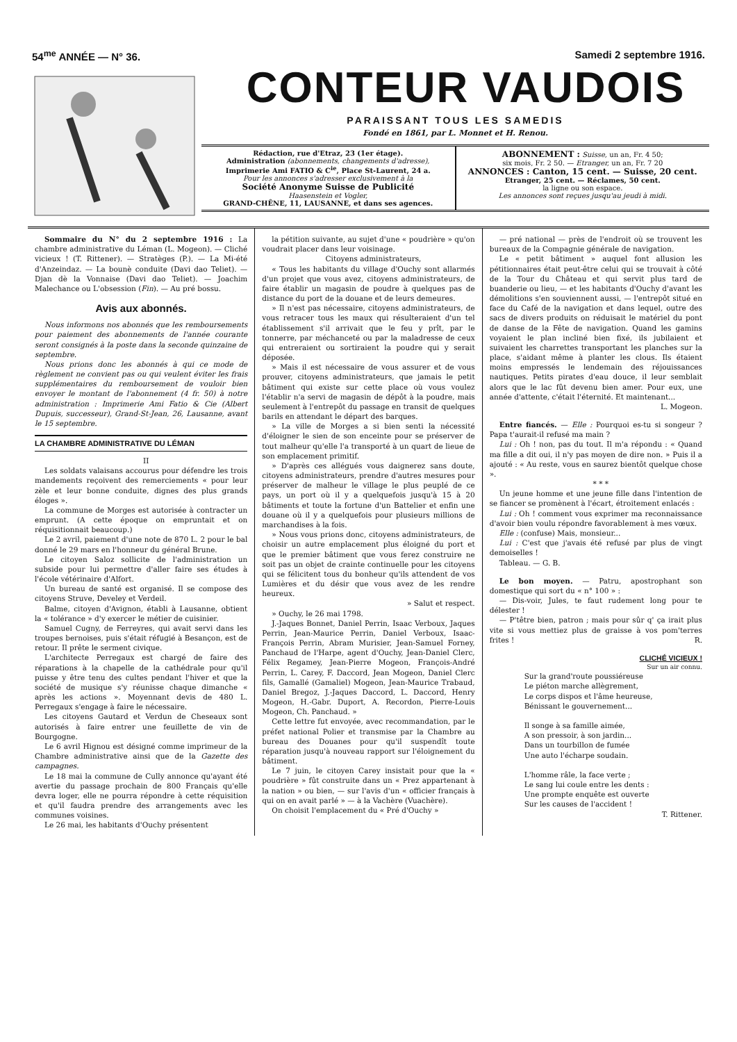54<sup>me</sup> ANNÉE — N° 36. Samedi 2 septembre 1916.
CONTEUR VAUDOIS
PARAISSANT TOUS LES SAMEDIS
Fondé en 1861, par L. Monnet et H. Renou.
Rédaction, rue d'Etraz, 23 (1er étage).
Administration (abonnements, changements d'adresse),
Imprimerie Ami FATIO & C<sup>ie</sup>, Place St-Laurent, 24 a.
Pour les annonces s'adresser exclusivement à la
Société Anonyme Suisse de Publicité
Haasenstein et Vogler,
GRAND-CHÊNE, 11, LAUSANNE, et dans ses agences.
ABONNEMENT : Suisse, un an, Fr. 4 50;
six mois, Fr. 2 50. — Etranger, un an, Fr. 7 20
ANNONCES : Canton, 15 cent. — Suisse, 20 cent.
Etranger, 25 cent. — Réclames, 50 cent.
la ligne ou son espace.
Les annonces sont reçues jusqu'au jeudi à midi.
Sommaire du N° du 2 septembre 1916 : La chambre administrative du Léman (L. Mogeon). — Cliché vicieux ! (T. Rittener). — Stratèges (P.). — La Mi-été d'Anzeindaz. — La bounè conduite (Davi dao Teliet). — Djan dè la Vonnaise (Davi dao Teliet). — Joachim Malechance ou L'obsession (Fin). — Au pré bossu.
Avis aux abonnés.
Nous informons nos abonnés que les remboursements pour paiement des abonnements de l'année courante seront consignés à la poste dans la seconde quinzaine de septembre.
Nous prions donc les abonnés à qui ce mode de règlement ne convient pas ou qui veulent éviter les frais supplémentaires du remboursement de vouloir bien envoyer le montant de l'abonnement (4 fr. 50) à notre administration : Imprimerie Ami Fatio & Cie (Albert Dupuis, successeur), Grand-St-Jean, 26, Lausanne, avant le 15 septembre.
LA CHAMBRE ADMINISTRATIVE DU LÉMAN
II
Les soldats valaisans accourus pour défendre les trois mandements reçoivent des remerciements « pour leur zèle et leur bonne conduite, dignes des plus grands éloges ».
La commune de Morges est autorisée à contracter un emprunt. (A cette époque on empruntait et on réquisitionnait beaucoup.)
Le 2 avril, paiement d'une note de 870 L. 2 pour le bal donné le 29 mars en l'honneur du général Brune.
Le citoyen Saloz sollicite de l'administration un subside pour lui permettre d'aller faire ses études à l'école vétérinaire d'Alfort.
Un bureau de santé est organisé. Il se compose des citoyens Struve, Develey et Verdeil.
Balme, citoyen d'Avignon, établi à Lausanne, obtient la « tolérance » d'y exercer le métier de cuisinier.
Samuel Cugny, de Ferreyres, qui avait servi dans les troupes bernoises, puis s'était réfugié à Besançon, est de retour. Il prête le serment civique.
L'architecte Perregaux est chargé de faire des réparations à la chapelle de la cathédrale pour qu'il puisse y être tenu des cultes pendant l'hiver et que la société de musique s'y réunisse chaque dimanche « après les actions ». Moyennant devis de 480 L. Perregaux s'engage à faire le nécessaire.
Les citoyens Gautard et Verdun de Cheseaux sont autorisés à faire entrer une feuillette de vin de Bourgogne.
Le 6 avril Hignou est désigné comme imprimeur de la Chambre administrative ainsi que de la Gazette des campagnes.
Le 18 mai la commune de Cully annonce qu'ayant été avertie du passage prochain de 800 Français qu'elle devra loger, elle ne pourra répondre à cette réquisition et qu'il faudra prendre des arrangements avec les communes voisines.
Le 26 mai, les habitants d'Ouchy présentent
la pétition suivante, au sujet d'une « poudrière » qu'on voudrait placer dans leur voisinage.
Citoyens administrateurs,
« Tous les habitants du village d'Ouchy sont allarmés d'un projet que vous avez, citoyens administrateurs, de faire établir un magasin de poudre à quelques pas de distance du port de la douane et de leurs demeures.
» Il n'est pas nécessaire, citoyens administrateurs, de vous retracer tous les maux qui résulteraient d'un tel établissement s'il arrivait que le feu y prît, par le tonnerre, par méchanceté ou par la maladresse de ceux qui entreraient ou sortiraient la poudre qui y serait déposée.
» Mais il est nécessaire de vous assurer et de vous prouver, citoyens administrateurs, que jamais le petit bâtiment qui existe sur cette place où vous voulez l'établir n'a servi de magasin de dépôt à la poudre, mais seulement à l'entrepôt du passage en transit de quelques barils en attendant le départ des barques.
» La ville de Morges a si bien senti la nécessité d'éloigner le sien de son enceinte pour se préserver de tout malheur qu'elle l'a transporté à un quart de lieue de son emplacement primitif.
» D'après ces allégués vous daignerez sans doute, citoyens administrateurs, prendre d'autres mesures pour préserver de malheur le village le plus peuplé de ce pays, un port où il y a quelquefois jusqu'à 15 à 20 bâtiments et toute la fortune d'un Battelier et enfin une douane où il y a quelquefois pour plusieurs millions de marchandises à la fois.
» Nous vous prions donc, citoyens administrateurs, de choisir un autre emplacement plus éloigné du port et que le premier bâtiment que vous ferez construire ne soit pas un objet de crainte continuelle pour les citoyens qui se félicitent tous du bonheur qu'ils attendent de vos Lumières et du désir que vous avez de les rendre heureux.
» Salut et respect.
» Ouchy, le 26 mai 1798.
J.-Jaques Bonnet, Daniel Perrin, Isaac Verboux, Jaques Perrin, Jean-Maurice Perrin, Daniel Verboux, Isaac-François Perrin, Abram Murisier, Jean-Samuel Forney, Panchaud de l'Harpe, agent d'Ouchy, Jean-Daniel Clerc, Félix Regamey, Jean-Pierre Mogeon, François-André Perrin, L. Carey, F. Daccord, Jean Mogeon, Daniel Clerc fils, Gamallé (Gamaliel) Mogeon, Jean-Maurice Trabaud, Daniel Bregoz, J.-Jaques Daccord, L. Daccord, Henry Mogeon, H.-Gabr. Duport, A. Recordon, Pierre-Louis Mogeon, Ch. Panchaud. »
Cette lettre fut envoyée, avec recommandation, par le préfet national Polier et transmise par la Chambre au bureau des Douanes pour qu'il suspendît toute réparation jusqu'à nouveau rapport sur l'éloignement du bâtiment.
Le 7 juin, le citoyen Carey insistait pour que la « poudrière » fût construite dans un « Prez appartenant à la nation » ou bien, — sur l'avis d'un « officier français à qui on en avait parlé » — à la Vachère (Vuachère).
On choisit l'emplacement du « Pré d'Ouchy »
— pré national — près de l'endroit où se trouvent les bureaux de la Compagnie générale de navigation.
Le « petit bâtiment » auquel font allusion les pétitionnaires était peut-être celui qui se trouvait à côté de la Tour du Château et qui servit plus tard de buanderie ou lieu, — et les habitants d'Ouchy d'avant les démolitions s'en souviennent aussi, — l'entrepôt situé en face du Café de la navigation et dans lequel, outre des sacs de divers produits on réduisait le matériel du pont de danse de la Fête de navigation. Quand les gamins voyaient le plan incliné bien fixé, ils jubilaient et suivaient les charrettes transportant les planches sur la place, s'aidant même à planter les clous. Ils étaient moins empressés le lendemain des réjouissances nautiques. Petits pirates d'eau douce, il leur semblait alors que le lac fût devenu bien amer. Pour eux, une année d'attente, c'était l'éternité. Et maintenant...
L. Mogeon.
Entre fiancés. — Elle : Pourquoi es-tu si songeur ? Papa t'aurait-il refusé ma main ?
Lui : Oh ! non, pas du tout. Il m'a répondu : « Quand ma fille a dit oui, il n'y pas moyen de dire non. » Puis il a ajouté : « Au reste, vous en saurez bientôt quelque chose ».
* * *
Un jeune homme et une jeune fille dans l'intention de se fiancer se promènent à l'écart, étroitement enlacés :
Lui : Oh ! comment vous exprimer ma reconnaissance d'avoir bien voulu répondre favorablement à mes vœux.
Elle : (confuse) Mais, monsieur...
Lui : C'est que j'avais été refusé par plus de vingt demoiselles !
Tableau. — G. B.
Le bon moyen. — Patru, apostrophant son domestique qui sort du « n° 100 » :
— Dis-voir, Jules, te faut rudement long pour te délester !
— P'têtre bien, patron ; mais pour sûr q' ça irait plus vite si vous mettiez plus de graisse à vos pom'terres frites ! R.
CLICHÉ VICIEUX !
Sur un air connu.
Sur la grand'route poussiéreuse
Le piéton marche allègrement,
Le corps dispos et l'âme heureuse,
Bénissant le gouvernement...
Il songe à sa famille aimée,
A son pressoir, à son jardin...
Dans un tourbillon de fumée
Une auto l'écharpe soudain.
L'homme râle, la face verte ;
Le sang lui coule entre les dents :
Une prompte enquête est ouverte
Sur les causes de l'accident !
T. Rittener.